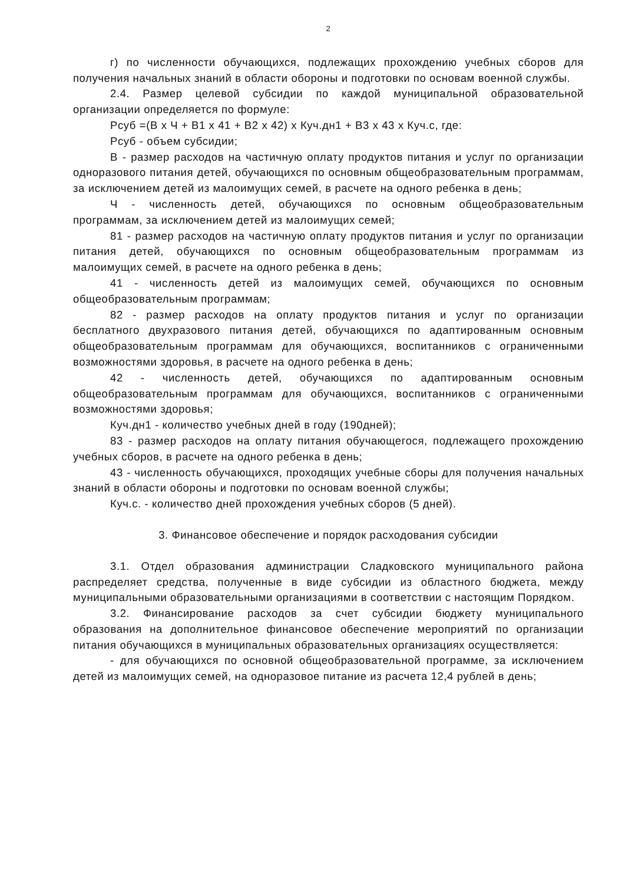2
г) по численности обучающихся, подлежащих прохождению учебных сборов для получения начальных знаний в области обороны и подготовки по основам военной службы.
2.4. Размер целевой субсидии по каждой муниципальной образовательной организации определяется по формуле:
Рсуб =(В х Ч + В1 х 41 + В2 х 42) х Куч.дн1 + В3 х 43 х Куч.с, где:
Рсуб - объем субсидии;
В - размер расходов на частичную оплату продуктов питания и услуг по организации одноразового питания детей, обучающихся по основным общеобразовательным программам, за исключением детей из малоимущих семей, в расчете на одного ребенка в день;
Ч - численность детей, обучающихся по основным общеобразовательным программам, за исключением детей из малоимущих семей;
81 - размер расходов на частичную оплату продуктов питания и услуг по организации питания детей, обучающихся по основным общеобразовательным программам из малоимущих семей, в расчете на одного ребенка в день;
41 - численность детей из малоимущих семей, обучающихся по основным общеобразовательным программам;
82 - размер расходов на оплату продуктов питания и услуг по организации бесплатного двухразового питания детей, обучающихся по адаптированным основным общеобразовательным программам для обучающихся, воспитанников с ограниченными возможностями здоровья, в расчете на одного ребенка в день;
42 - численность детей, обучающихся по адаптированным основным общеобразовательным программам для обучающихся, воспитанников с ограниченными возможностями здоровья;
Куч.дн1 - количество учебных дней в году (190дней);
83 - размер расходов на оплату питания обучающегося, подлежащего прохождению учебных сборов, в расчете на одного ребенка в день;
43 - численность обучающихся, проходящих учебные сборы для получения начальных знаний в области обороны и подготовки по основам военной службы;
Куч.с. - количество дней прохождения учебных сборов (5 дней).
3. Финансовое обеспечение и порядок расходования субсидии
3.1. Отдел образования администрации Сладковского муниципального района распределяет средства, полученные в виде субсидии из областного бюджета, между муниципальными образовательными организациями в соответствии с настоящим Порядком.
3.2. Финансирование расходов за счет субсидии бюджету муниципального образования на дополнительное финансовое обеспечение мероприятий по организации питания обучающихся в муниципальных образовательных организациях осуществляется:
- для обучающихся по основной общеобразовательной программе, за исключением детей из малоимущих семей, на одноразовое питание из расчета 12,4 рублей в день;